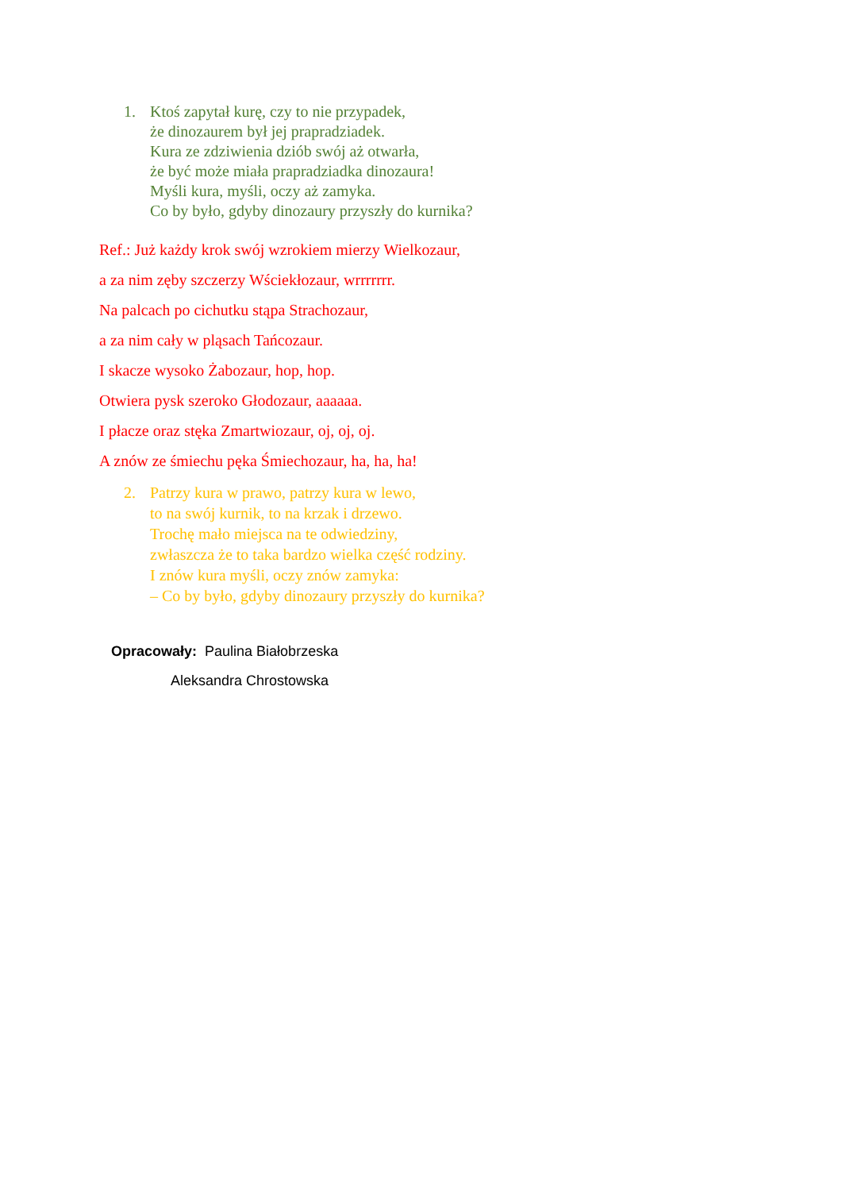1. Ktoś zapytał kurę, czy to nie przypadek,
że dinozaurem był jej prapradziadek.
Kura ze zdziwienia dziób swój aż otwarła,
że być może miała prapradziadka dinozaura!
Myśli kura, myśli, oczy aż zamyka.
Co by było, gdyby dinozaury przyszły do kurnika?
Ref.: Już każdy krok swój wzrokiem mierzy Wielkozaur,
a za nim zęby szczerzy Wściekłozaur, wrrrrrrr.
Na palcach po cichutku stąpa Strachozaur,
a za nim cały w pląsach Tańcozaur.
I skacze wysoko Żabozaur, hop, hop.
Otwiera pysk szeroko Głodozaur, aaaaaa.
I płacze oraz stęka Zmartwiozaur, oj, oj, oj.
A znów ze śmiechu pęka Śmiechozaur, ha, ha, ha!
2. Patrzy kura w prawo, patrzy kura w lewo,
to na swój kurnik, to na krzak i drzewo.
Trochę mało miejsca na te odwiedziny,
zwłaszcza że to taka bardzo wielka część rodziny.
I znów kura myśli, oczy znów zamyka:
– Co by było, gdyby dinozaury przyszły do kurnika?
Opracowały: Paulina Białobrzeska
Aleksandra Chrostowska